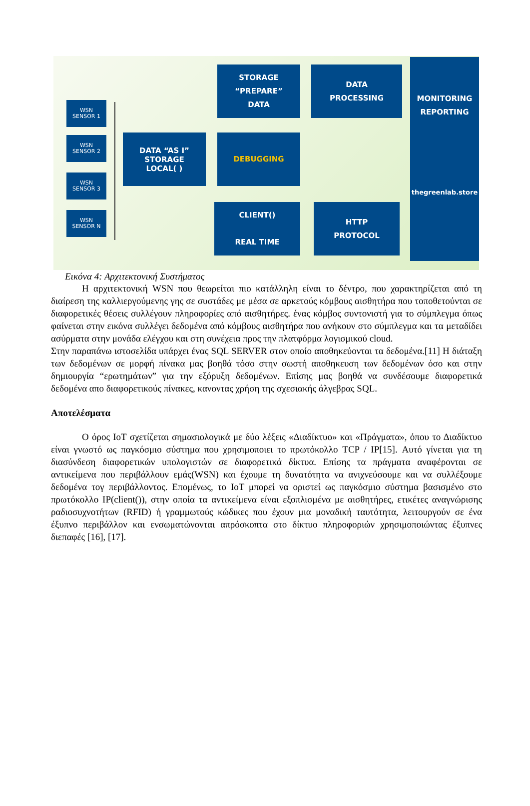WSN
SENSOR 1
WSN
SENSOR 2
WSN
SENSOR 3
WSN
SENSOR N
DATA “AS I”
STORAGE
LOCAL( )
STORAGE
“PREPARE”
DATA
DEBUGGING
DATA
PROCESSING
CLIENT()
REAL TIME
HTTP
PROTOCOL
MONITORING
REPORTING
thegreenlab.store
Εικόνα 4: Αρχιτεκτονική Συστήματος
Η αρχιτεκτονική WSN που θεωρείται πιο κατάλληλη είναι το δέντρο, που χαρακτηρίζεται από τη διαίρεση της καλλιεργούμενης γης σε συστάδες με μέσα σε αρκετούς κόμβους αισθητήρα που τοποθετούνται σε διαφορετικές θέσεις συλλέγουν πληροφορίες από αισθητήρες. ένας κόμβος συντονιστή για το σύμπλεγμα όπως φαίνεται στην εικόνα συλλέγει δεδομένα από κόμβους αισθητήρα που ανήκουν στο σύμπλεγμα και τα μεταδίδει ασύρματα στην μονάδα ελέγχου και στη συνέχεια προς την πλατφόρμα λογισμικού cloud.
Στην παραπάνω ιστοσελίδα υπάρχει ένας SQL SERVER στον οποίο αποθηκεύονται τα δεδομένα.[11] Η διάταξη των δεδομένων σε μορφή πίνακα μας βοηθά τόσο στην σωστή αποθηκευση των δεδομένων όσο και στην δημιουργία “ερωτημάτων” για την εξόρυξη δεδομένων. Επίσης μας βοηθά να συνδέσουμε διαφορετικά δεδομένα απο διαφορετικούς πίνακες, κανοντας χρήση της σχεσιακής άλγεβρας SQL.
Αποτελέσματα
Ο όρος IoT σχετίζεται σημασιολογικά με δύο λέξεις «Διαδίκτυο» και «Πράγματα», όπου το Διαδίκτυο είναι γνωστό ως παγκόσμιο σύστημα που χρησιμοποιει το πρωτόκολλο TCP / IP[15]. Αυτό γίνεται για τη διασύνδεση διαφορετικών υπολογιστών σε διαφορετικά δίκτυα. Επίσης τα πράγματα αναφέρονται σε αντικείμενα που περιβάλλουν εμάς(WSN) και έχουμε τη δυνατότητα να ανιχνεύσουμε και να συλλέξουμε δεδομένα τογ περιβάλλοντος. Επομένως, το IoT μπορεί να οριστεί ως παγκόσμιο σύστημα βασισμένο στο πρωτόκολλο IP(client()), στην οποία τα αντικείμενα είναι εξοπλισμένα με αισθητήρες, ετικέτες αναγνώρισης ραδιοσυχνοτήτων (RFID) ή γραμμωτούς κώδικες που έχουν μια μοναδική ταυτότητα, λειτουργούν σε ένα έξυπνο περιβάλλον και ενσωματώνονται απρόσκοπτα στο δίκτυο πληροφοριών χρησιμοποιώντας έξυπνες διεπαφές [16], [17].